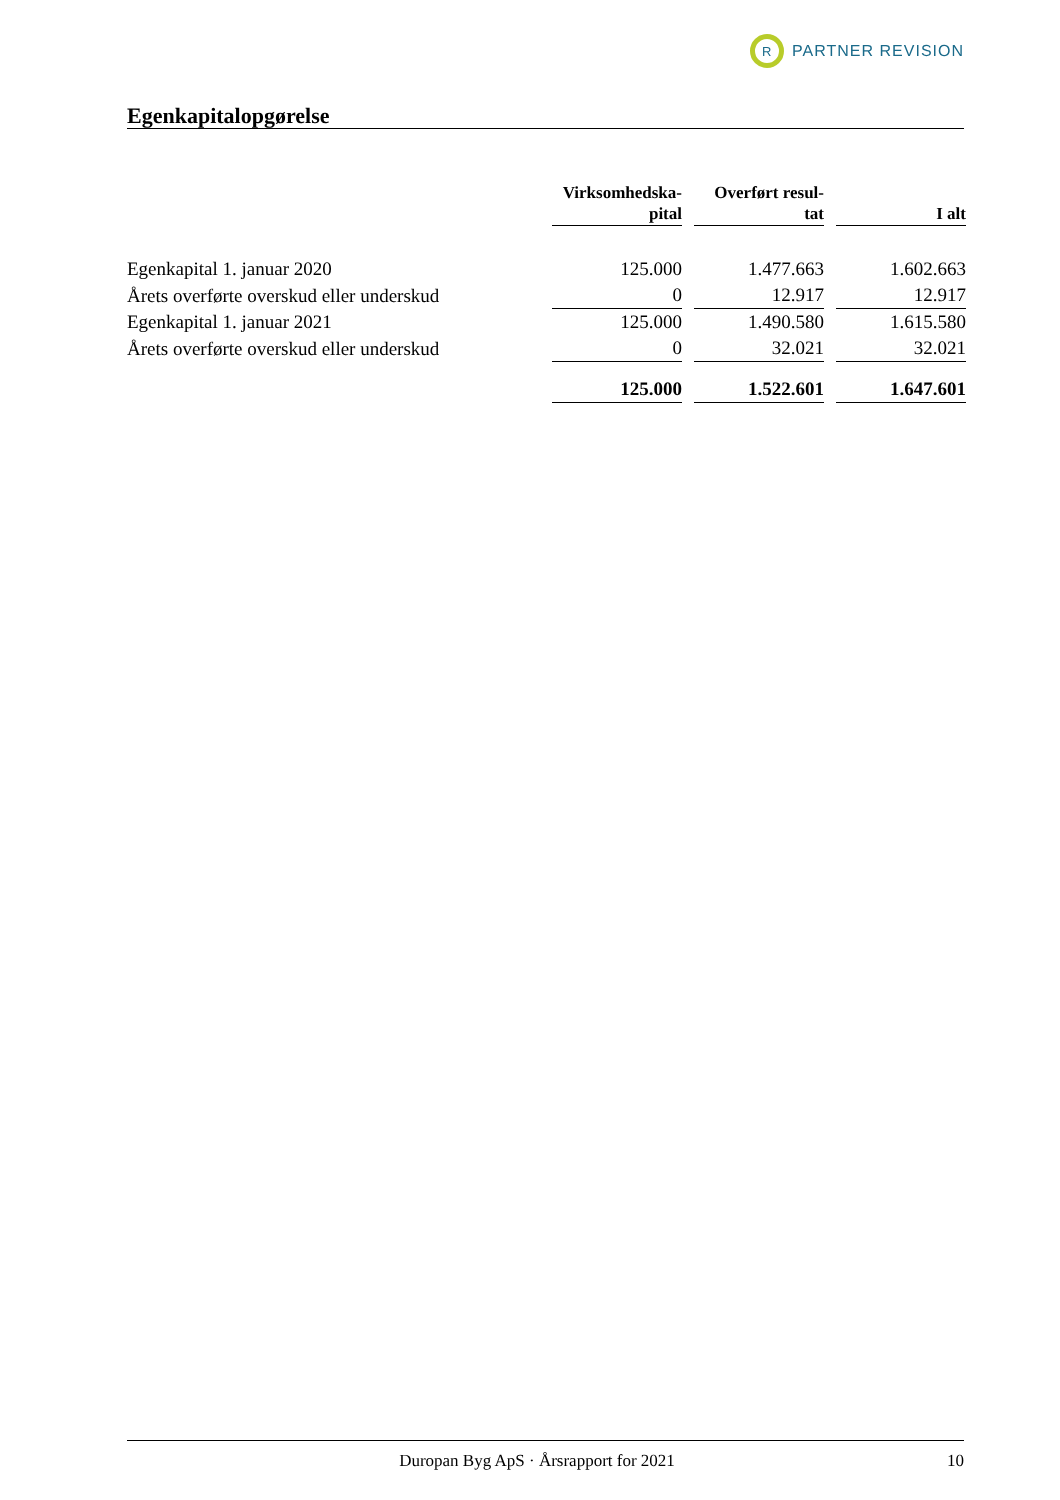R
PARTNER REVISION
Egenkapitalopgørelse
| | Virksomhedska- pital | | Overført resul- tat | | I alt |
| Egenkapital 1. januar 2020 | 125.000 | | 1.477.663 | | 1.602.663 |
| Årets overførte overskud eller underskud | 0 | | 12.917 | | 12.917 |
| Egenkapital 1. januar 2021 | 125.000 | | 1.490.580 | | 1.615.580 |
| Årets overførte overskud eller underskud | 0 | | 32.021 | | 32.021 |
| | 125.000 | | 1.522.601 | | 1.647.601 |
Duropan Byg ApS · Årsrapport for 2021 10